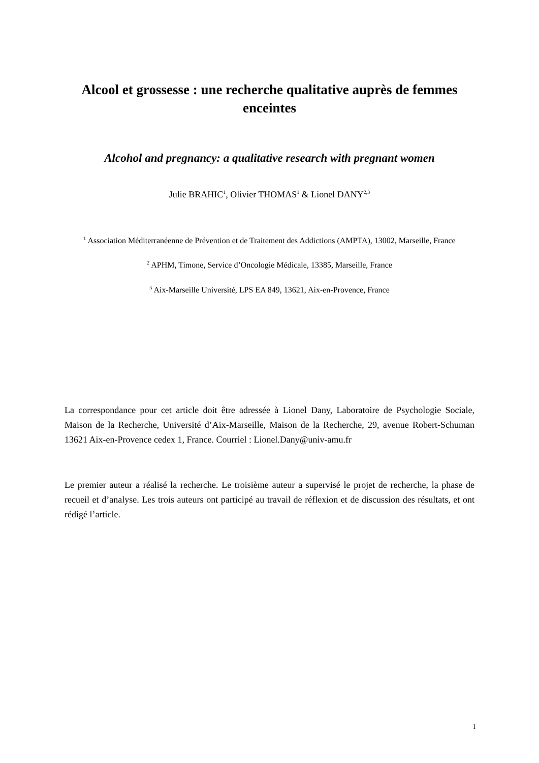Alcool et grossesse : une recherche qualitative auprès de femmes enceintes
Alcohol and pregnancy: a qualitative research with pregnant women
Julie BRAHIC<sup>1</sup>, Olivier THOMAS<sup>1</sup> & Lionel DANY<sup>2,3</sup>
<sup>1</sup> Association Méditerranéenne de Prévention et de Traitement des Addictions (AMPTA), 13002, Marseille, France
<sup>2</sup> APHM, Timone, Service d’Oncologie Médicale, 13385, Marseille, France
<sup>3</sup> Aix-Marseille Université, LPS EA 849, 13621, Aix-en-Provence, France
La correspondance pour cet article doit être adressée à Lionel Dany, Laboratoire de Psychologie Sociale, Maison de la Recherche, Université d’Aix-Marseille, Maison de la Recherche, 29, avenue Robert-Schuman 13621 Aix-en-Provence cedex 1, France. Courriel : Lionel.Dany@univ-amu.fr
Le premier auteur a réalisé la recherche. Le troisième auteur a supervisé le projet de recherche, la phase de recueil et d’analyse. Les trois auteurs ont participé au travail de réflexion et de discussion des résultats, et ont rédigé l’article.
1